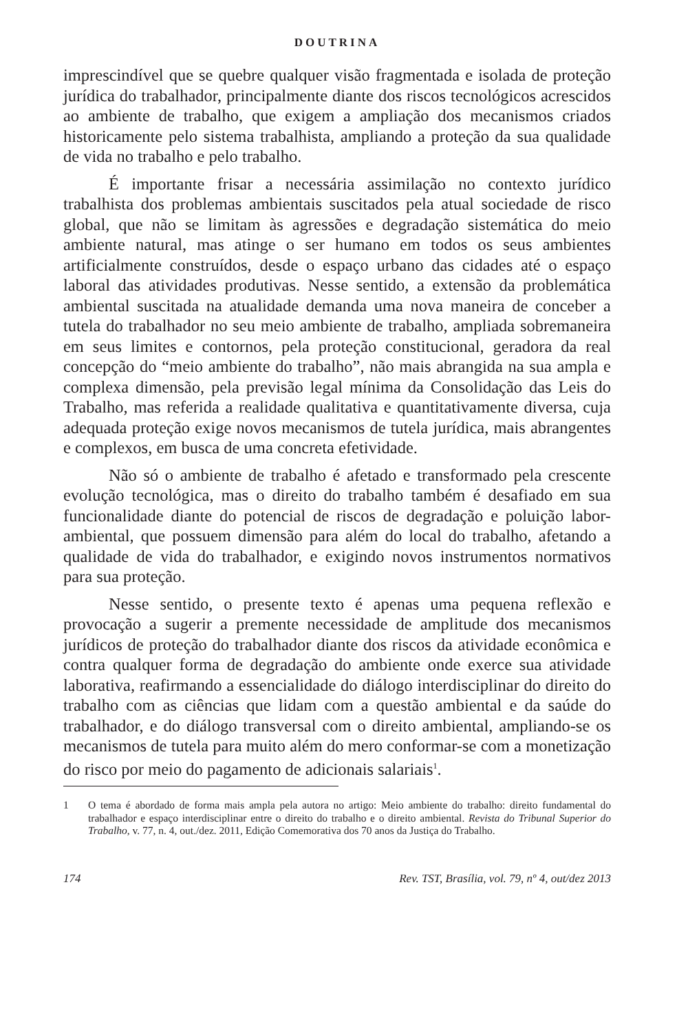DOUTRINA
imprescindível que se quebre qualquer visão fragmentada e isolada de proteção jurídica do trabalhador, principalmente diante dos riscos tecnológicos acrescidos ao ambiente de trabalho, que exigem a ampliação dos mecanismos criados historicamente pelo sistema trabalhista, ampliando a proteção da sua qualidade de vida no trabalho e pelo trabalho.
É importante frisar a necessária assimilação no contexto jurídico trabalhista dos problemas ambientais suscitados pela atual sociedade de risco global, que não se limitam às agressões e degradação sistemática do meio ambiente natural, mas atinge o ser humano em todos os seus ambientes artificialmente construídos, desde o espaço urbano das cidades até o espaço laboral das atividades produtivas. Nesse sentido, a extensão da problemática ambiental suscitada na atualidade demanda uma nova maneira de conceber a tutela do trabalhador no seu meio ambiente de trabalho, ampliada sobremaneira em seus limites e contornos, pela proteção constitucional, geradora da real concepção do “meio ambiente do trabalho”, não mais abrangida na sua ampla e complexa dimensão, pela previsão legal mínima da Consolidação das Leis do Trabalho, mas referida a realidade qualitativa e quantitativamente diversa, cuja adequada proteção exige novos mecanismos de tutela jurídica, mais abrangentes e complexos, em busca de uma concreta efetividade.
Não só o ambiente de trabalho é afetado e transformado pela crescente evolução tecnológica, mas o direito do trabalho também é desafiado em sua funcionalidade diante do potencial de riscos de degradação e poluição labor-ambiental, que possuem dimensão para além do local do trabalho, afetando a qualidade de vida do trabalhador, e exigindo novos instrumentos normativos para sua proteção.
Nesse sentido, o presente texto é apenas uma pequena reflexão e provocação a sugerir a premente necessidade de amplitude dos mecanismos jurídicos de proteção do trabalhador diante dos riscos da atividade econômica e contra qualquer forma de degradação do ambiente onde exerce sua atividade laborativa, reafirmando a essencialidade do diálogo interdisciplinar do direito do trabalho com as ciências que lidam com a questão ambiental e da saúde do trabalhador, e do diálogo transversal com o direito ambiental, ampliando-se os mecanismos de tutela para muito além do mero conformar-se com a monetização do risco por meio do pagamento de adicionais salariais<sup>1</sup>.
1 O tema é abordado de forma mais ampla pela autora no artigo: Meio ambiente do trabalho: direito fundamental do trabalhador e espaço interdisciplinar entre o direito do trabalho e o direito ambiental. Revista do Tribunal Superior do Trabalho, v. 77, n. 4, out./dez. 2011, Edição Comemorativa dos 70 anos da Justiça do Trabalho.
174 Rev. TST, Brasília, vol. 79, nº 4, out/dez 2013